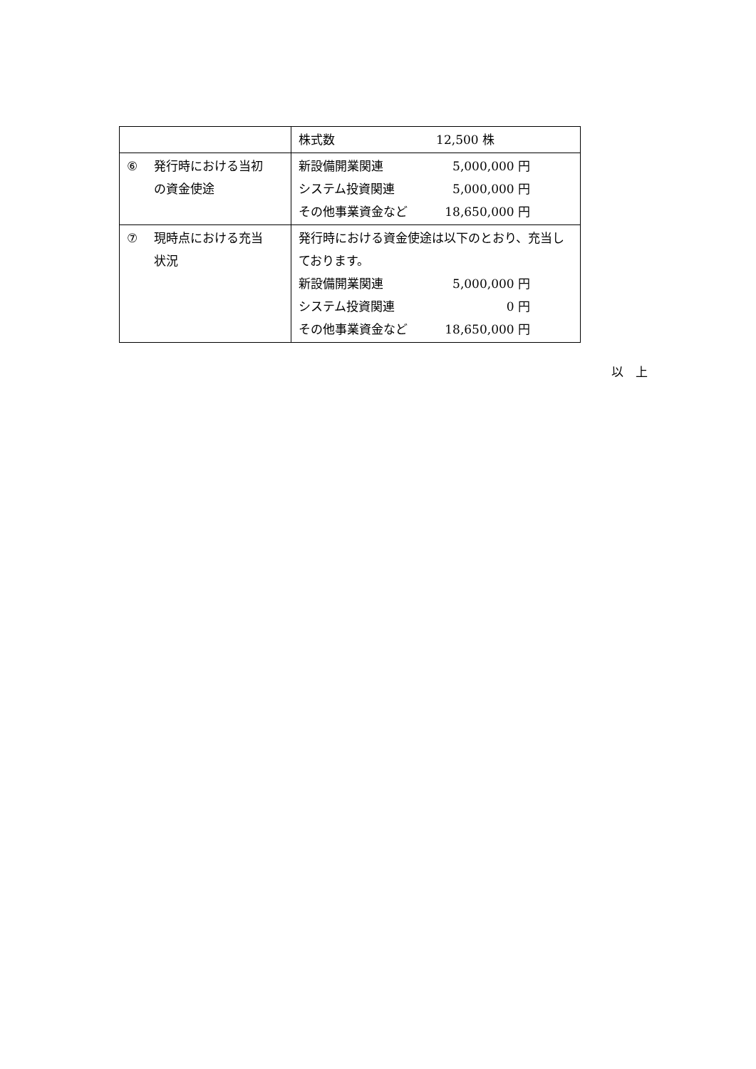| | 株式数 12,500 株 |
| ⑥ 発行時における当初 の資金使途 | 新設備開業関連 5,000,000 円 システム投資関連 5,000,000 円 その他事業資金など 18,650,000 円 |
| ⑦ 現時点における充当 状況 | 発行時における資金使途は以下のとおり、充当しております。 新設備開業関連 5,000,000 円 システム投資関連 0 円 その他事業資金など 18,650,000 円 |
以　上